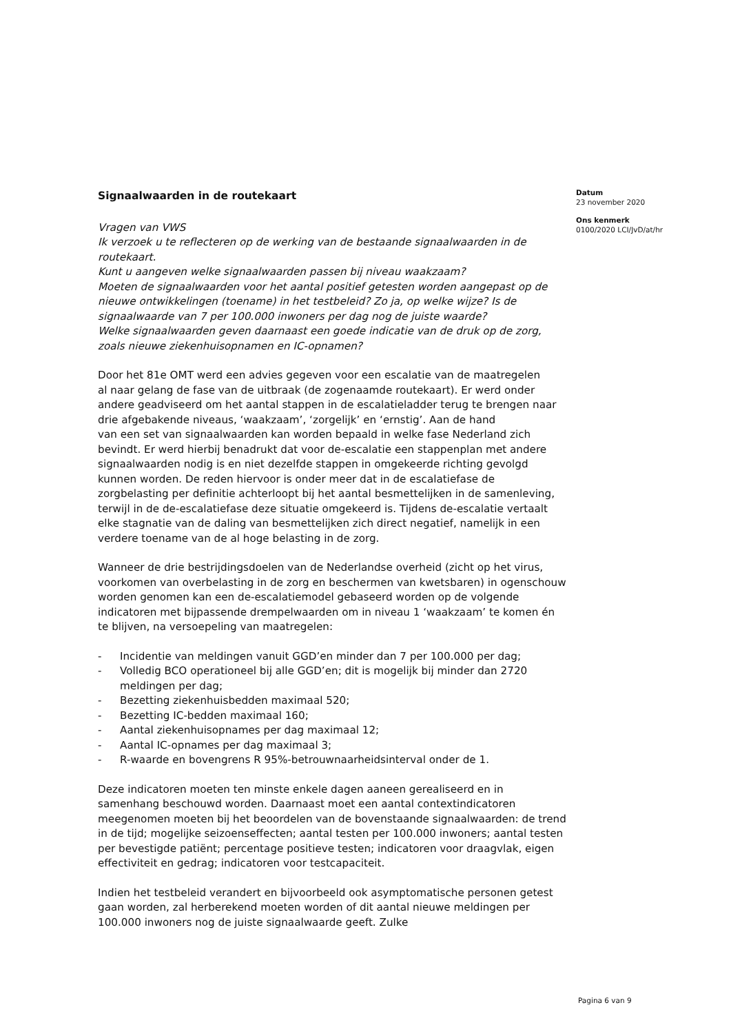Signaalwaarden in de routekaart
Vragen van VWS
Ik verzoek u te reflecteren op de werking van de bestaande signaalwaarden in de routekaart.
Kunt u aangeven welke signaalwaarden passen bij niveau waakzaam?
Moeten de signaalwaarden voor het aantal positief getesten worden aangepast op de nieuwe ontwikkelingen (toename) in het testbeleid? Zo ja, op welke wijze? Is de signaalwaarde van 7 per 100.000 inwoners per dag nog de juiste waarde?
Welke signaalwaarden geven daarnaast een goede indicatie van de druk op de zorg, zoals nieuwe ziekenhuisopnamen en IC-opnamen?
Door het 81e OMT werd een advies gegeven voor een escalatie van de maatregelen
al naar gelang de fase van de uitbraak (de zogenaamde routekaart). Er werd onder andere geadviseerd om het aantal stappen in de escalatieladder terug te brengen naar drie afgebakende niveaus, ‘waakzaam’, ‘zorgelijk’ en ‘ernstig’. Aan de hand
van een set van signaalwaarden kan worden bepaald in welke fase Nederland zich bevindt. Er werd hierbij benadrukt dat voor de-escalatie een stappenplan met andere signaalwaarden nodig is en niet dezelfde stappen in omgekeerde richting gevolgd kunnen worden. De reden hiervoor is onder meer dat in de escalatiefase de zorgbelasting per definitie achterloopt bij het aantal besmettelijken in de samenleving, terwijl in de de-escalatiefase deze situatie omgekeerd is. Tijdens de-escalatie vertaalt elke stagnatie van de daling van besmettelijken zich direct negatief, namelijk in een verdere toename van de al hoge belasting in de zorg.
Wanneer de drie bestrijdingsdoelen van de Nederlandse overheid (zicht op het virus, voorkomen van overbelasting in de zorg en beschermen van kwetsbaren) in ogenschouw worden genomen kan een de-escalatiemodel gebaseerd worden op de volgende indicatoren met bijpassende drempelwaarden om in niveau 1 ‘waakzaam’ te komen én te blijven, na versoepeling van maatregelen:
- Incidentie van meldingen vanuit GGD’en minder dan 7 per 100.000 per dag;
- Volledig BCO operationeel bij alle GGD’en; dit is mogelijk bij minder dan 2720 meldingen per dag;
- Bezetting ziekenhuisbedden maximaal 520;
- Bezetting IC-bedden maximaal 160;
- Aantal ziekenhuisopnames per dag maximaal 12;
- Aantal IC-opnames per dag maximaal 3;
- R-waarde en bovengrens R 95%-betrouwnaarheidsinterval onder de 1.
Deze indicatoren moeten ten minste enkele dagen aaneen gerealiseerd en in samenhang beschouwd worden. Daarnaast moet een aantal contextindicatoren meegenomen moeten bij het beoordelen van de bovenstaande signaalwaarden: de trend in de tijd; mogelijke seizoenseffecten; aantal testen per 100.000 inwoners; aantal testen per bevestigde patiënt; percentage positieve testen; indicatoren voor draagvlak, eigen effectiviteit en gedrag; indicatoren voor testcapaciteit.
Indien het testbeleid verandert en bijvoorbeeld ook asymptomatische personen getest gaan worden, zal herberekend moeten worden of dit aantal nieuwe meldingen per 100.000 inwoners nog de juiste signaalwaarde geeft. Zulke
Datum
23 november 2020
Ons kenmerk
0100/2020 LCI/JvD/at/hr
Pagina 6 van 9